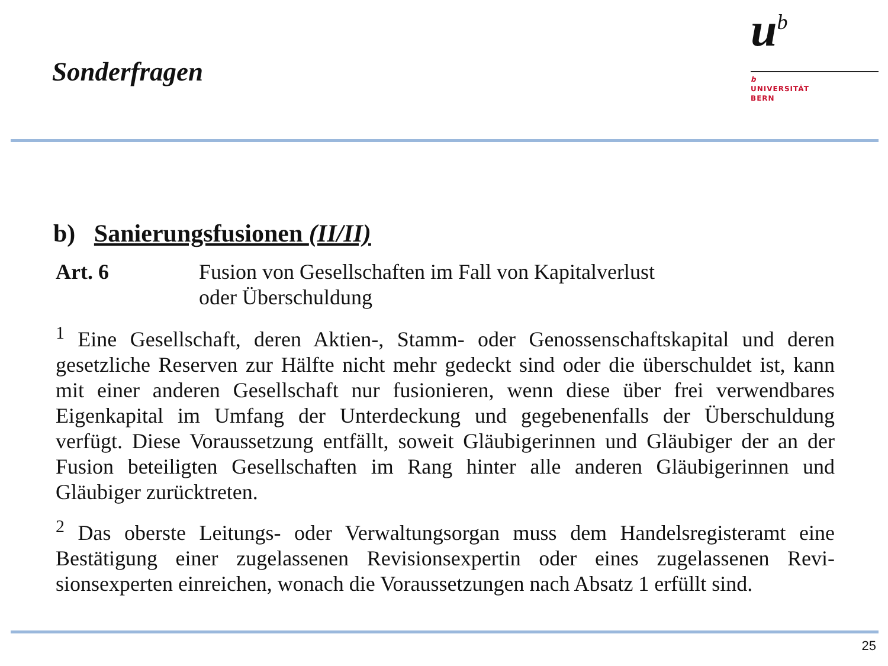Sonderfragen
u<sup>b</sup>
b
UNIVERSITÄT
BERN
b) Sanierungsfusionen (II/II)
Art. 6 Fusion von Gesellschaften im Fall von Kapitalverlust
oder Überschuldung
<sup>1</sup> Eine Gesellschaft, deren Aktien-, Stamm- oder Genossenschaftskapital und deren gesetzliche Reserven zur Hälfte nicht mehr gedeckt sind oder die überschuldet ist, kann mit einer anderen Gesellschaft nur fusionieren, wenn diese über frei verwend­bares Eigenkapital im Umfang der Unterdeckung und gegebenenfalls der Über­schuldung verfügt. Diese Voraussetzung entfällt, soweit Gläubigerinnen und Gläu­biger der an der Fusion beteiligten Gesellschaften im Rang hinter alle anderen Gläubigerinnen und Gläubiger zurücktreten.
<sup>2</sup> Das oberste Leitungs- oder Verwaltungsorgan muss dem Handelsregisteramt eine Bestätigung einer zugelassenen Revisionsexpertin oder eines zugelassenen Revi­sionsexperten einreichen, wonach die Voraussetzungen nach Absatz 1 erfüllt sind.
25